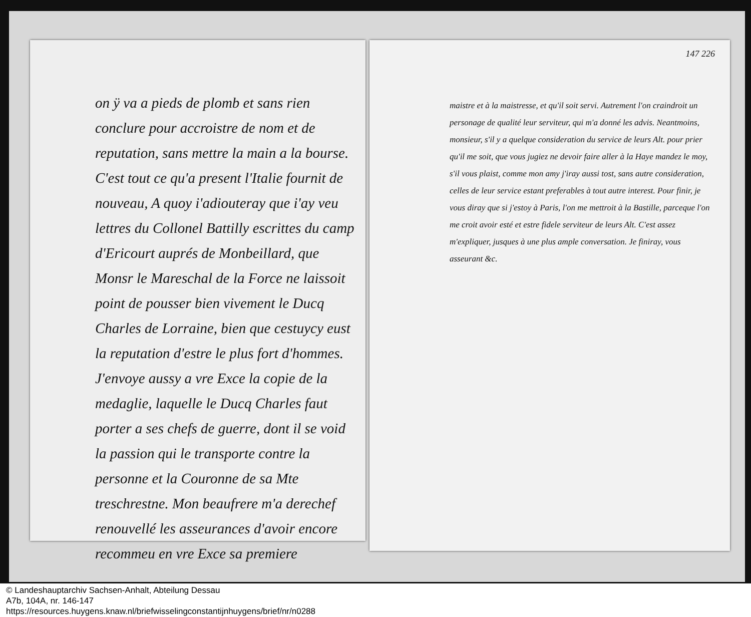on ÿ va a pieds de plomb et sans rien conclure pour accroistre de nom et de reputation, sans mettre la main a la bourse. C'est tout ce qu'a present l'Italie fournit de nouveau, A quoy i'adiouteray que i'ay veu lettres du Collonel Battilly escrittes du camp d'Ericourt auprés de Monbeillard, que Monsr le Mareschal de la Force ne laissoit point de pousser bien vivement le Ducq Charles de Lorraine, bien que cestuycy eust la reputation d'estre le plus fort d'hommes. J'envoye aussy a vre Exce la copie de la medaglie, laquelle le Ducq Charles faut porter a ses chefs de guerre, dont il se void la passion qui le transporte contre la personne et la Couronne de sa Mte treschrestne. Mon beaufrere m'a derechef renouvellé les asseurances d'avoir encore recommeu en vre Exce sa premiere
147 226
maistre et à la maistresse, et qu'il soit servi. Autrement l'on craindroit un personage de qualité leur serviteur, qui m'a donné les advis. Neantmoins, monsieur, s'il y a quelque consideration du service de leurs Alt. pour prier qu'il me soit, que vous jugiez ne devoir faire aller à la Haye mandez le moy, s'il vous plaist, comme mon amy j'iray aussi tost, sans autre consideration, celles de leur service estant preferables à tout autre interest. Pour finir, je vous diray que si j'estoy à Paris, l'on me mettroit à la Bastille, parceque l'on me croit avoir esté et estre fidele serviteur de leurs Alt. C'est assez m'expliquer, jusques à une plus ample conversation. Je finiray, vous asseurant &c.
© Landeshauptarchiv Sachsen-Anhalt, Abteilung Dessau
A7b, 104A, nr. 146-147
https://resources.huygens.knaw.nl/briefwisselingconstantijnhuygens/brief/nr/n0288